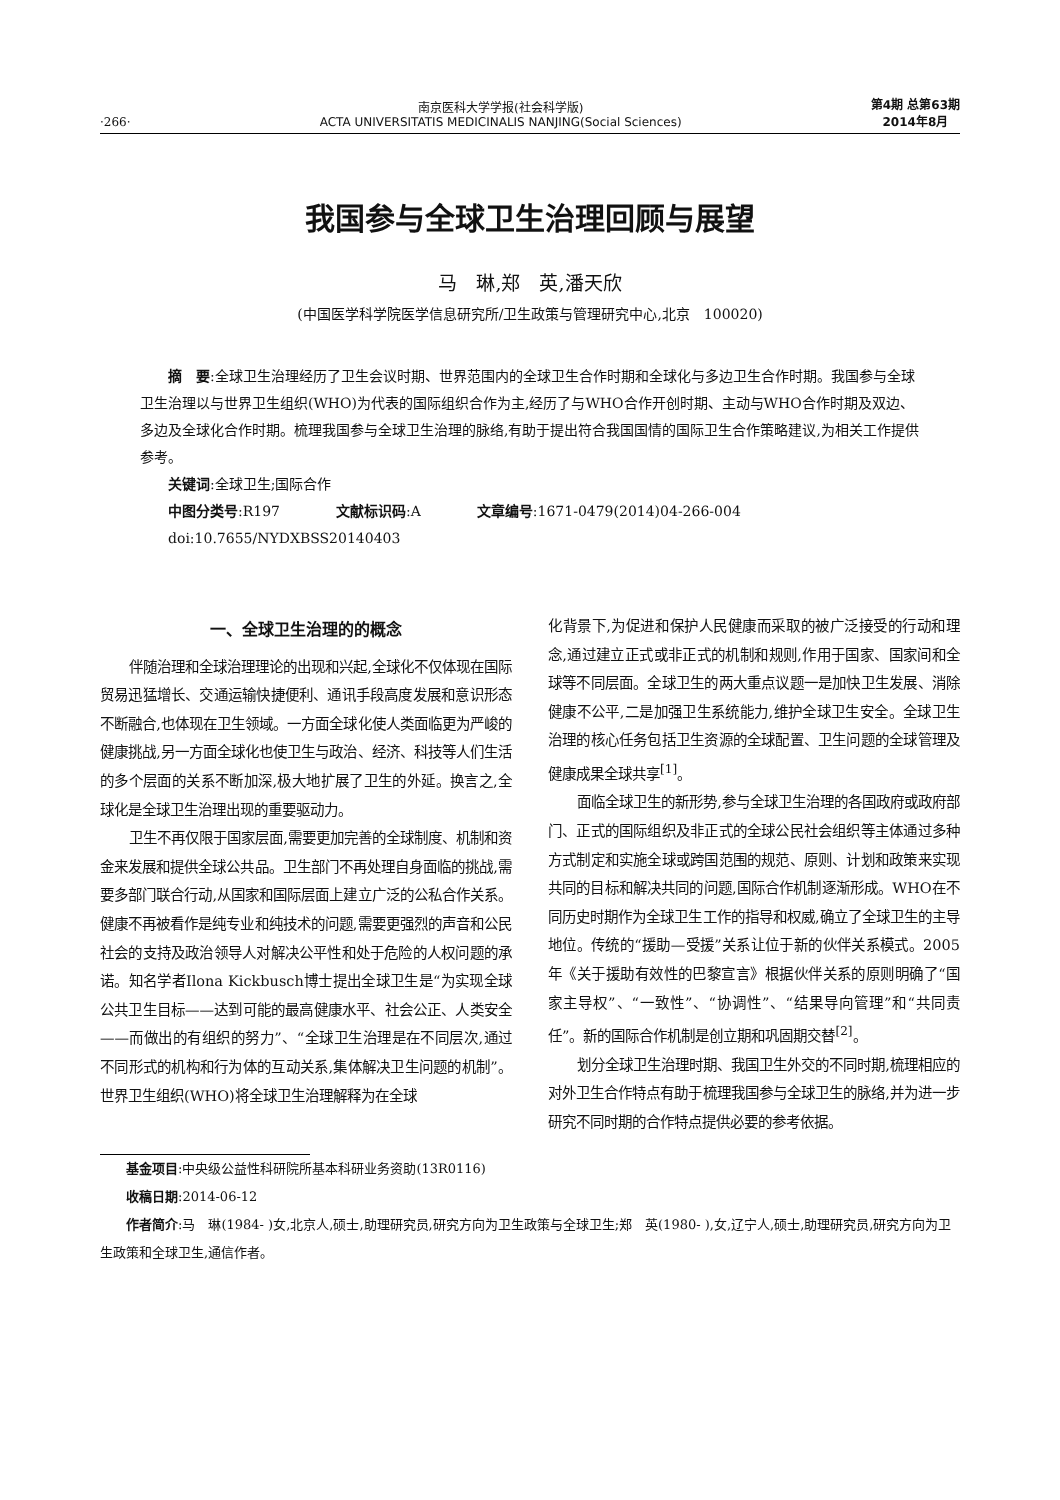·266·
南京医科大学学报(社会科学版)
ACTA UNIVERSITATIS MEDICINALIS NANJING(Social Sciences)
第4期 总第63期
2014年8月
我国参与全球卫生治理回顾与展望
马　琳,郑　英,潘天欣
(中国医学科学院医学信息研究所/卫生政策与管理研究中心,北京　100020)
摘　要:全球卫生治理经历了卫生会议时期、世界范围内的全球卫生合作时期和全球化与多边卫生合作时期。我国参与全球卫生治理以与世界卫生组织(WHO)为代表的国际组织合作为主,经历了与WHO合作开创时期、主动与WHO合作时期及双边、多边及全球化合作时期。梳理我国参与全球卫生治理的脉络,有助于提出符合我国国情的国际卫生合作策略建议,为相关工作提供参考。
关键词:全球卫生;国际合作
中图分类号:R197　　　　文献标识码:A　　　　文章编号:1671-0479(2014)04-266-004
doi:10.7655/NYDXBSS20140403
一、全球卫生治理的的概念
伴随治理和全球治理理论的出现和兴起,全球化不仅体现在国际贸易迅猛增长、交通运输快捷便利、通讯手段高度发展和意识形态不断融合,也体现在卫生领域。一方面全球化使人类面临更为严峻的健康挑战,另一方面全球化也使卫生与政治、经济、科技等人们生活的多个层面的关系不断加深,极大地扩展了卫生的外延。换言之,全球化是全球卫生治理出现的重要驱动力。
卫生不再仅限于国家层面,需要更加完善的全球制度、机制和资金来发展和提供全球公共品。卫生部门不再处理自身面临的挑战,需要多部门联合行动,从国家和国际层面上建立广泛的公私合作关系。健康不再被看作是纯专业和纯技术的问题,需要更强烈的声音和公民社会的支持及政治领导人对解决公平性和处于危险的人权问题的承诺。知名学者Ilona Kickbusch博士提出全球卫生是“为实现全球公共卫生目标——达到可能的最高健康水平、社会公正、人类安全——而做出的有组织的努力”、“全球卫生治理是在不同层次,通过不同形式的机构和行为体的互动关系,集体解决卫生问题的机制”。世界卫生组织(WHO)将全球卫生治理解释为在全球
化背景下,为促进和保护人民健康而采取的被广泛接受的行动和理念,通过建立正式或非正式的机制和规则,作用于国家、国家间和全球等不同层面。全球卫生的两大重点议题一是加快卫生发展、消除健康不公平,二是加强卫生系统能力,维护全球卫生安全。全球卫生治理的核心任务包括卫生资源的全球配置、卫生问题的全球管理及健康成果全球共享<sup>[1]</sup>。
面临全球卫生的新形势,参与全球卫生治理的各国政府或政府部门、正式的国际组织及非正式的全球公民社会组织等主体通过多种方式制定和实施全球或跨国范围的规范、原则、计划和政策来实现共同的目标和解决共同的问题,国际合作机制逐渐形成。WHO在不同历史时期作为全球卫生工作的指导和权威,确立了全球卫生的主导地位。传统的“援助—受援”关系让位于新的伙伴关系模式。2005年《关于援助有效性的巴黎宣言》根据伙伴关系的原则明确了“国家主导权”、“一致性”、“协调性”、“结果导向管理”和“共同责任”。新的国际合作机制是创立期和巩固期交替<sup>[2]</sup>。
划分全球卫生治理时期、我国卫生外交的不同时期,梳理相应的对外卫生合作特点有助于梳理我国参与全球卫生的脉络,并为进一步研究不同时期的合作特点提供必要的参考依据。
基金项目:中央级公益性科研院所基本科研业务资助(13R0116)
收稿日期:2014-06-12
作者简介:马　琳(1984- )女,北京人,硕士,助理研究员,研究方向为卫生政策与全球卫生;郑　英(1980- ),女,辽宁人,硕士,助理研究员,研究方向为卫生政策和全球卫生,通信作者。